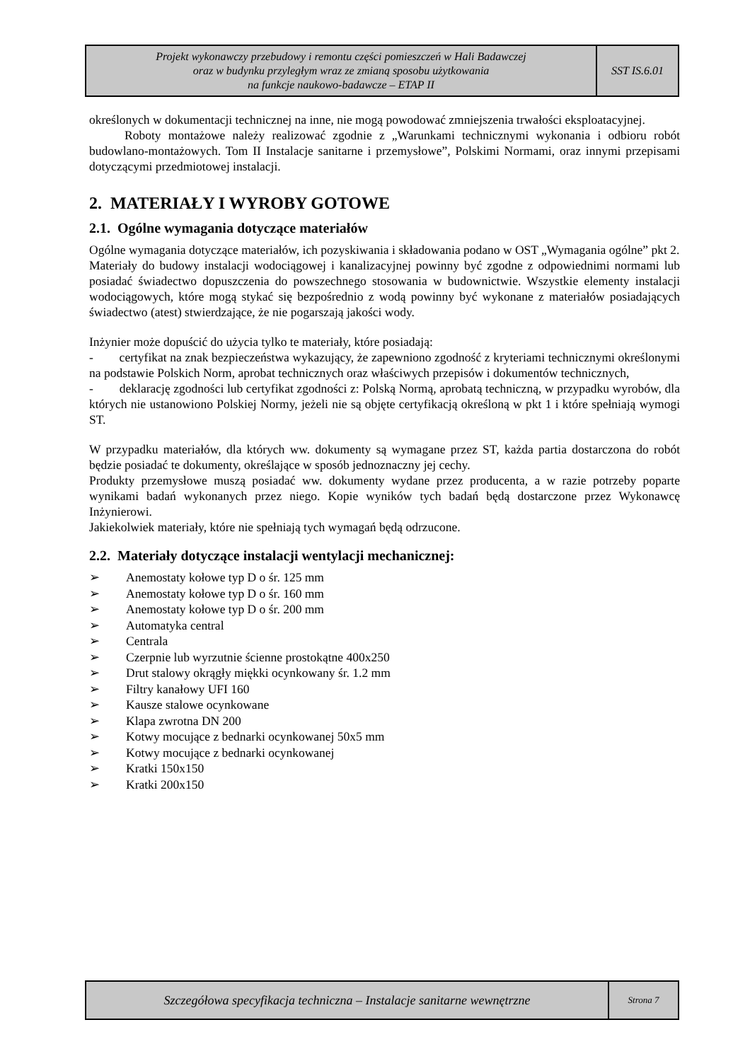| Projekt wykonawczy przebudowy i remontu części pomieszczeń w Hali Badawczej oraz w budynku przyległym wraz ze zmianą sposobu użytkowania na funkcje naukowo-badawcze – ETAP II | SST IS.6.01 |
określonych w dokumentacji technicznej na inne, nie mogą powodować zmniejszenia trwałości eksploatacyjnej.
Roboty montażowe należy realizować zgodnie z „Warunkami technicznymi wykonania i odbioru robót budowlano-montażowych. Tom II Instalacje sanitarne i przemysłowe”, Polskimi Normami, oraz innymi przepisami dotyczącymi przedmiotowej instalacji.
2. MATERIAŁY I WYROBY GOTOWE
2.1. Ogólne wymagania dotyczące materiałów
Ogólne wymagania dotyczące materiałów, ich pozyskiwania i składowania podano w OST „Wymagania ogólne” pkt 2.
Materiały do budowy instalacji wodociągowej i kanalizacyjnej powinny być zgodne z odpowiednimi normami lub posiadać świadectwo dopuszczenia do powszechnego stosowania w budownictwie. Wszystkie elementy instalacji wodociągowych, które mogą stykać się bezpośrednio z wodą powinny być wykonane z materiałów posiadających świadectwo (atest) stwierdzające, że nie pogarszają jakości wody.
Inżynier może dopuścić do użycia tylko te materiały, które posiadają:
- certyfikat na znak bezpieczeństwa wykazujący, że zapewniono zgodność z kryteriami technicznymi określonymi na podstawie Polskich Norm, aprobat technicznych oraz właściwych przepisów i dokumentów technicznych,
- deklarację zgodności lub certyfikat zgodności z: Polską Normą, aprobatą techniczną, w przypadku wyrobów, dla których nie ustanowiono Polskiej Normy, jeżeli nie są objęte certyfikacją określoną w pkt 1 i które spełniają wymogi ST.
W przypadku materiałów, dla których ww. dokumenty są wymagane przez ST, każda partia dostarczona do robót będzie posiadać te dokumenty, określające w sposób jednoznaczny jej cechy.
Produkty przemysłowe muszą posiadać ww. dokumenty wydane przez producenta, a w razie potrzeby poparte wynikami badań wykonanych przez niego. Kopie wyników tych badań będą dostarczone przez Wykonawcę Inżynierowi.
Jakiekolwiek materiały, które nie spełniają tych wymagań będą odrzucone.
2.2. Materiały dotyczące instalacji wentylacji mechanicznej:
➢ Anemostaty kołowe typ D o śr. 125 mm
➢ Anemostaty kołowe typ D o śr. 160 mm
➢ Anemostaty kołowe typ D o śr. 200 mm
➢ Automatyka central
➢ Centrala
➢ Czerpnie lub wyrzutnie ścienne prostokątne 400x250
➢ Drut stalowy okrągły miękki ocynkowany śr. 1.2 mm
➢ Filtry kanałowy UFI 160
➢ Kausze stalowe ocynkowane
➢ Klapa zwrotna DN 200
➢ Kotwy mocujące z bednarki ocynkowanej 50x5 mm
➢ Kotwy mocujące z bednarki ocynkowanej
➢ Kratki 150x150
➢ Kratki 200x150
| Szczegółowa specyfikacja techniczna – Instalacje sanitarne wewnętrzne | Strona 7 |